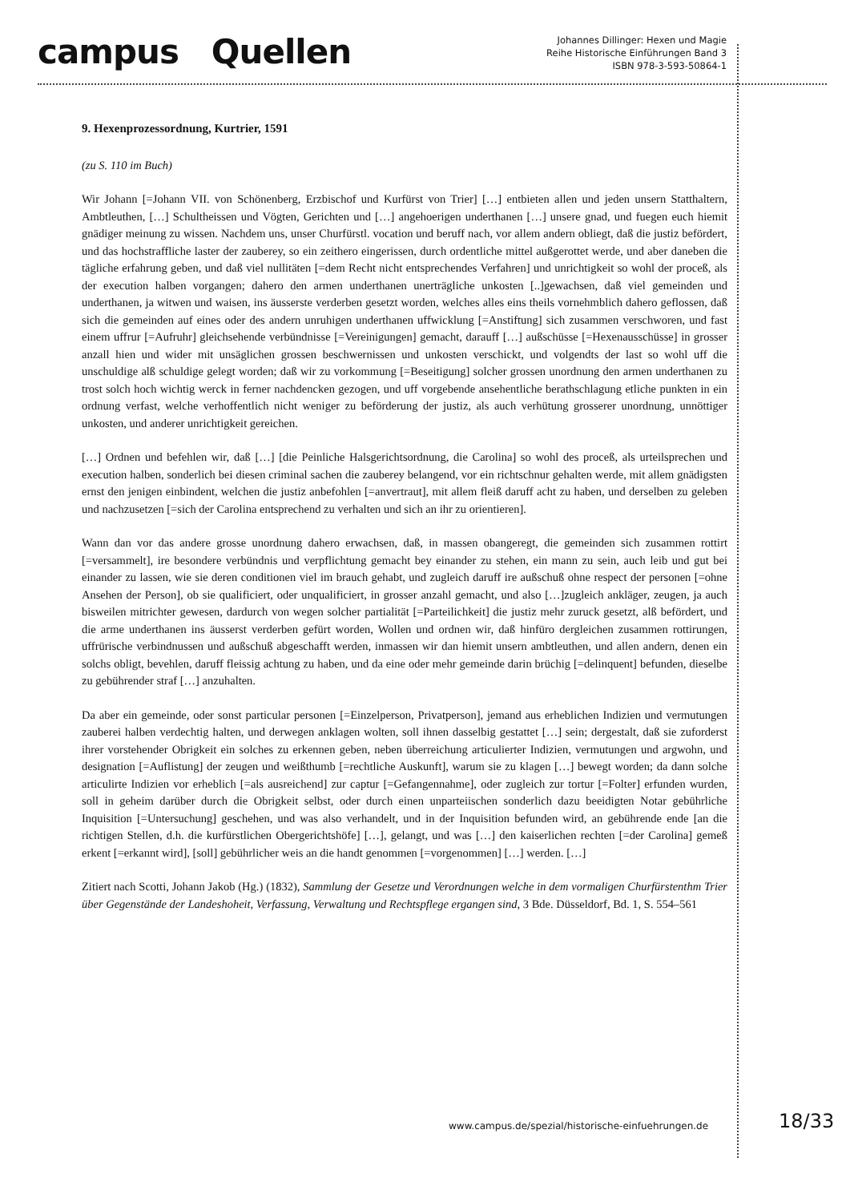campus Quellen
Johannes Dillinger: Hexen und Magie
Reihe Historische Einführungen Band 3
ISBN 978-3-593-50864-1
9. Hexenprozessordnung, Kurtrier, 1591
(zu S. 110 im Buch)
Wir Johann [=Johann VII. von Schönenberg, Erzbischof und Kurfürst von Trier] […] entbieten allen und jeden unsern Statthaltern, Ambtleuthen, […] Schultheissen und Vögten, Gerichten und […] angehoerigen underthanen […] unsere gnad, und fuegen euch hiemit gnädiger meinung zu wissen. Nachdem uns, unser Churfürstl. vocation und beruff nach, vor allem andern obliegt, daß die justiz befördert, und das hochstraffliche laster der zauberey, so ein zeithero eingerissen, durch ordentliche mittel außgerottet werde, und aber daneben die tägliche erfahrung geben, und daß viel nullitäten [=dem Recht nicht entsprechendes Verfahren] und unrichtigkeit so wohl der proceß, als der execution halben vorgangen; dahero den armen underthanen unerträgliche unkosten [..]gewachsen, daß viel gemeinden und underthanen, ja witwen und waisen, ins äusserste verderben gesetzt worden, welches alles eins theils vornehmblich dahero geflossen, daß sich die gemeinden auf eines oder des andern unruhigen underthanen uffwicklung [=Anstiftung] sich zusammen verschworen, und fast einem uffrur [=Aufruhr] gleichsehende verbündnisse [=Vereinigungen] gemacht, darauff […] außschüsse [=Hexenausschüsse] in grosser anzall hien und wider mit unsäglichen grossen beschwernissen und unkosten verschickt, und volgendts der last so wohl uff die unschuldige alß schuldige gelegt worden; daß wir zu vorkommung [=Beseitigung] solcher grossen unordnung den armen underthanen zu trost solch hoch wichtig werck in ferner nachdencken gezogen, und uff vorgebende ansehentliche berathschlagung etliche punkten in ein ordnung verfast, welche verhoffentlich nicht weniger zu beförderung der justiz, als auch verhütung grosserer unordnung, unnöttiger unkosten, und anderer unrichtigkeit gereichen.
[…] Ordnen und befehlen wir, daß […] [die Peinliche Halsgerichtsordnung, die Carolina] so wohl des proceß, als urteilsprechen und execution halben, sonderlich bei diesen criminal sachen die zauberey belangend, vor ein richtschnur gehalten werde, mit allem gnädigsten ernst den jenigen einbindent, welchen die justiz anbefohlen [=anvertraut], mit allem fleiß daruff acht zu haben, und derselben zu geleben und nachzusetzen [=sich der Carolina entsprechend zu verhalten und sich an ihr zu orientieren].
Wann dan vor das andere grosse unordnung dahero erwachsen, daß, in massen obangeregt, die gemeinden sich zusammen rottirt [=versammelt], ire besondere verbündnis und verpflichtung gemacht bey einander zu stehen, ein mann zu sein, auch leib und gut bei einander zu lassen, wie sie deren conditionen viel im brauch gehabt, und zugleich daruff ire außschuß ohne respect der personen [=ohne Ansehen der Person], ob sie qualificiert, oder unqualificiert, in grosser anzahl gemacht, und also […]zugleich ankläger, zeugen, ja auch bisweilen mitrichter gewesen, dardurch von wegen solcher partialität [=Parteilichkeit] die justiz mehr zuruck gesetzt, alß befördert, und die arme underthanen ins äusserst verderben gefürt worden, Wollen und ordnen wir, daß hinfüro dergleichen zusammen rottirungen, uffrürische verbindnussen und außschuß abgeschafft werden, inmassen wir dan hiemit unsern ambtleuthen, und allen andern, denen ein solchs obligt, bevehlen, daruff fleissig achtung zu haben, und da eine oder mehr gemeinde darin brüchig [=delinquent] befunden, dieselbe zu gebührender straf […] anzuhalten.
Da aber ein gemeinde, oder sonst particular personen [=Einzelperson, Privatperson], jemand aus erheblichen Indizien und vermutungen zauberei halben verdechtig halten, und derwegen anklagen wolten, soll ihnen dasselbig gestattet […] sein; dergestalt, daß sie zuforderst ihrer vorstehender Obrigkeit ein solches zu erkennen geben, neben überreichung articulierter Indizien, vermutungen und argwohn, und designation [=Auflistung] der zeugen und weißthumb [=rechtliche Auskunft], warum sie zu klagen […] bewegt worden; da dann solche articulirte Indizien vor erheblich [=als ausreichend] zur captur [=Gefangennahme], oder zugleich zur tortur [=Folter] erfunden wurden, soll in geheim darüber durch die Obrigkeit selbst, oder durch einen unparteiischen sonderlich dazu beeidigten Notar gebührliche Inquisition [=Untersuchung] geschehen, und was also verhandelt, und in der Inquisition befunden wird, an gebührende ende [an die richtigen Stellen, d.h. die kurfürstlichen Obergerichtshöfe] […], gelangt, und was […] den kaiserlichen rechten [=der Carolina] gemeß erkent [=erkannt wird], [soll] gebührlicher weis an die handt genommen [=vorgenommen] […] werden. […]
Zitiert nach Scotti, Johann Jakob (Hg.) (1832), Sammlung der Gesetze und Verordnungen welche in dem vormaligen Churfürstenthm Trier über Gegenstände der Landeshoheit, Verfassung, Verwaltung und Rechtspflege ergangen sind, 3 Bde. Düsseldorf, Bd. 1, S. 554–561
www.campus.de/spezial/historische-einfuehrungen.de
18/33